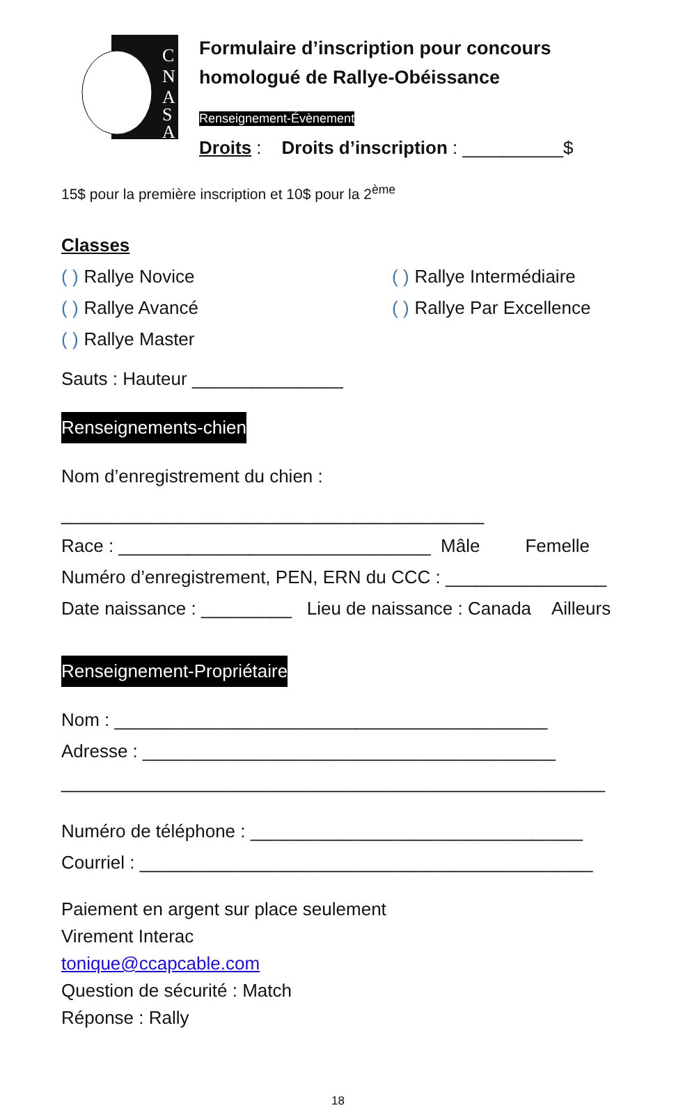C
N
A
S
A
Formulaire d’inscription pour concours
homologué de Rallye-Obéissance
Renseignement-Évènement
Droits : Droits d’inscription : __________$
15$ pour la première inscription et 10$ pour la 2<sup>ème</sup>
Classes
( ) Rallye Novice ( ) Rallye Intermédiaire
( ) Rallye Avancé ( ) Rallye Par Excellence
( ) Rallye Master
Sauts : Hauteur _______________
Renseignements-chien
Nom d’enregistrement du chien :
__________________________________________
Race : _______________________________ Mâle Femelle
Numéro d’enregistrement, PEN, ERN du CCC : ________________
Date naissance : _________ Lieu de naissance : Canada Ailleurs
Renseignement-Propriétaire
Nom : ___________________________________________
Adresse : _________________________________________
______________________________________________________
Numéro de téléphone : _________________________________
Courriel : _____________________________________________
Paiement en argent sur place seulement
Virement Interac
tonique@ccapcable.com
Question de sécurité : Match
Réponse : Rally
18